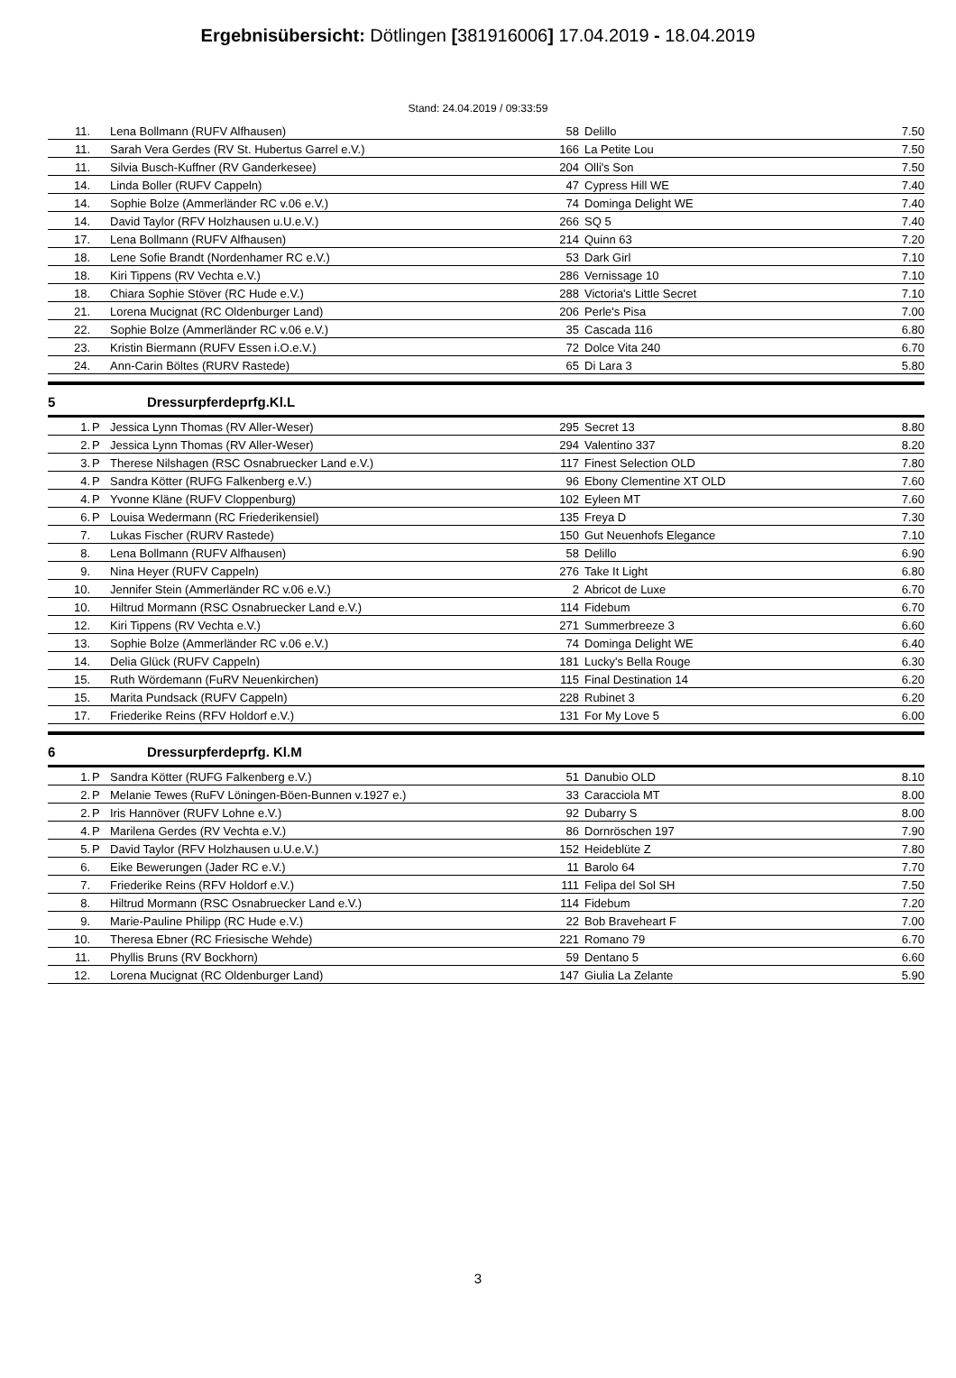Ergebnisübersicht: Dötlingen [381916006] 17.04.2019 - 18.04.2019
Stand: 24.04.2019 / 09:33:59
| 11. | | Lena Bollmann (RUFV Alfhausen) | 58 | Delillo | 7.50 |
| 11. | | Sarah Vera Gerdes (RV St. Hubertus Garrel e.V.) | 166 | La Petite Lou | 7.50 |
| 11. | | Silvia Busch-Kuffner (RV Ganderkesee) | 204 | Olli's Son | 7.50 |
| 14. | | Linda Boller (RUFV Cappeln) | 47 | Cypress Hill WE | 7.40 |
| 14. | | Sophie Bolze (Ammerländer RC v.06 e.V.) | 74 | Dominga Delight WE | 7.40 |
| 14. | | David Taylor (RFV Holzhausen u.U.e.V.) | 266 | SQ 5 | 7.40 |
| 17. | | Lena Bollmann (RUFV Alfhausen) | 214 | Quinn 63 | 7.20 |
| 18. | | Lene Sofie Brandt (Nordenhamer RC e.V.) | 53 | Dark Girl | 7.10 |
| 18. | | Kiri Tippens (RV Vechta e.V.) | 286 | Vernissage 10 | 7.10 |
| 18. | | Chiara Sophie Stöver (RC Hude e.V.) | 288 | Victoria's Little Secret | 7.10 |
| 21. | | Lorena Mucignat (RC Oldenburger Land) | 206 | Perle's Pisa | 7.00 |
| 22. | | Sophie Bolze (Ammerländer RC v.06 e.V.) | 35 | Cascada 116 | 6.80 |
| 23. | | Kristin Biermann (RUFV Essen i.O.e.V.) | 72 | Dolce Vita 240 | 6.70 |
| 24. | | Ann-Carin Böltes (RURV Rastede) | 65 | Di Lara 3 | 5.80 |
5 Dressurpferdeprfg.Kl.L
| 1. | P | Jessica Lynn Thomas (RV Aller-Weser) | 295 | Secret 13 | 8.80 |
| 2. | P | Jessica Lynn Thomas (RV Aller-Weser) | 294 | Valentino 337 | 8.20 |
| 3. | P | Therese Nilshagen (RSC Osnabruecker Land e.V.) | 117 | Finest Selection OLD | 7.80 |
| 4. | P | Sandra Kötter (RUFG Falkenberg e.V.) | 96 | Ebony Clementine XT OLD | 7.60 |
| 4. | P | Yvonne Kläne (RUFV Cloppenburg) | 102 | Eyleen MT | 7.60 |
| 6. | P | Louisa Wedermann (RC Friederikensiel) | 135 | Freya D | 7.30 |
| 7. | | Lukas Fischer (RURV Rastede) | 150 | Gut Neuenhofs Elegance | 7.10 |
| 8. | | Lena Bollmann (RUFV Alfhausen) | 58 | Delillo | 6.90 |
| 9. | | Nina Heyer (RUFV Cappeln) | 276 | Take It Light | 6.80 |
| 10. | | Jennifer Stein (Ammerländer RC v.06 e.V.) | 2 | Abricot de Luxe | 6.70 |
| 10. | | Hiltrud Mormann (RSC Osnabruecker Land e.V.) | 114 | Fidebum | 6.70 |
| 12. | | Kiri Tippens (RV Vechta e.V.) | 271 | Summerbreeze 3 | 6.60 |
| 13. | | Sophie Bolze (Ammerländer RC v.06 e.V.) | 74 | Dominga Delight WE | 6.40 |
| 14. | | Delia Glück (RUFV Cappeln) | 181 | Lucky's Bella Rouge | 6.30 |
| 15. | | Ruth Wördemann (FuRV Neuenkirchen) | 115 | Final Destination 14 | 6.20 |
| 15. | | Marita Pundsack (RUFV Cappeln) | 228 | Rubinet 3 | 6.20 |
| 17. | | Friederike Reins (RFV Holdorf e.V.) | 131 | For My Love 5 | 6.00 |
6 Dressurpferdeprfg. Kl.M
| 1. | P | Sandra Kötter (RUFG Falkenberg e.V.) | 51 | Danubio OLD | 8.10 |
| 2. | P | Melanie Tewes (RuFV Löningen-Böen-Bunnen v.1927 e.) | 33 | Caracciola MT | 8.00 |
| 2. | P | Iris Hannöver (RUFV Lohne e.V.) | 92 | Dubarry S | 8.00 |
| 4. | P | Marilena Gerdes (RV Vechta e.V.) | 86 | Dornröschen 197 | 7.90 |
| 5. | P | David Taylor (RFV Holzhausen u.U.e.V.) | 152 | Heideblüte Z | 7.80 |
| 6. | | Eike Bewerungen (Jader RC e.V.) | 11 | Barolo 64 | 7.70 |
| 7. | | Friederike Reins (RFV Holdorf e.V.) | 111 | Felipa del Sol SH | 7.50 |
| 8. | | Hiltrud Mormann (RSC Osnabruecker Land e.V.) | 114 | Fidebum | 7.20 |
| 9. | | Marie-Pauline Philipp (RC Hude e.V.) | 22 | Bob Braveheart F | 7.00 |
| 10. | | Theresa Ebner (RC Friesische Wehde) | 221 | Romano 79 | 6.70 |
| 11. | | Phyllis Bruns (RV Bockhorn) | 59 | Dentano 5 | 6.60 |
| 12. | | Lorena Mucignat (RC Oldenburger Land) | 147 | Giulia La Zelante | 5.90 |
3